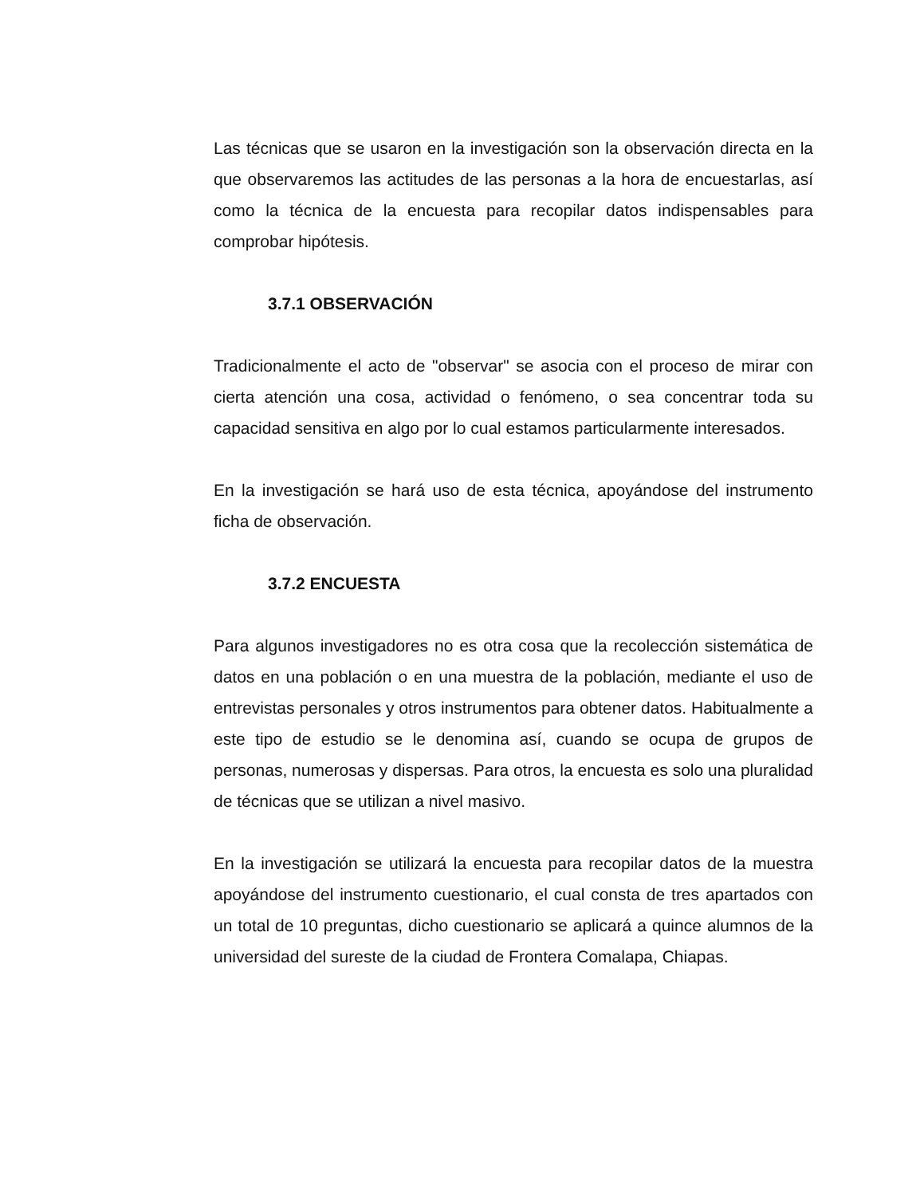Las técnicas que se usaron en la investigación son la observación directa en la que observaremos las actitudes de las personas a la hora de encuestarlas, así como la técnica de la encuesta para recopilar datos indispensables para comprobar hipótesis.
3.7.1 OBSERVACIÓN
Tradicionalmente el acto de "observar" se asocia con el proceso de mirar con cierta atención una cosa, actividad o fenómeno, o sea concentrar toda su capacidad sensitiva en algo por lo cual estamos particularmente interesados.
En la investigación se hará uso de esta técnica, apoyándose del instrumento ficha de observación.
3.7.2 ENCUESTA
Para algunos investigadores no es otra cosa que la recolección sistemática de datos en una población o en una muestra de la población, mediante el uso de entrevistas personales y otros instrumentos para obtener datos. Habitualmente a este tipo de estudio se le denomina así, cuando se ocupa de grupos de personas, numerosas y dispersas. Para otros, la encuesta es solo una pluralidad de técnicas que se utilizan a nivel masivo.
En la investigación se utilizará la encuesta para recopilar datos de la muestra apoyándose del instrumento cuestionario, el cual consta de tres apartados con un total de 10 preguntas, dicho cuestionario se aplicará a quince alumnos de la universidad del sureste de la ciudad de Frontera Comalapa, Chiapas.